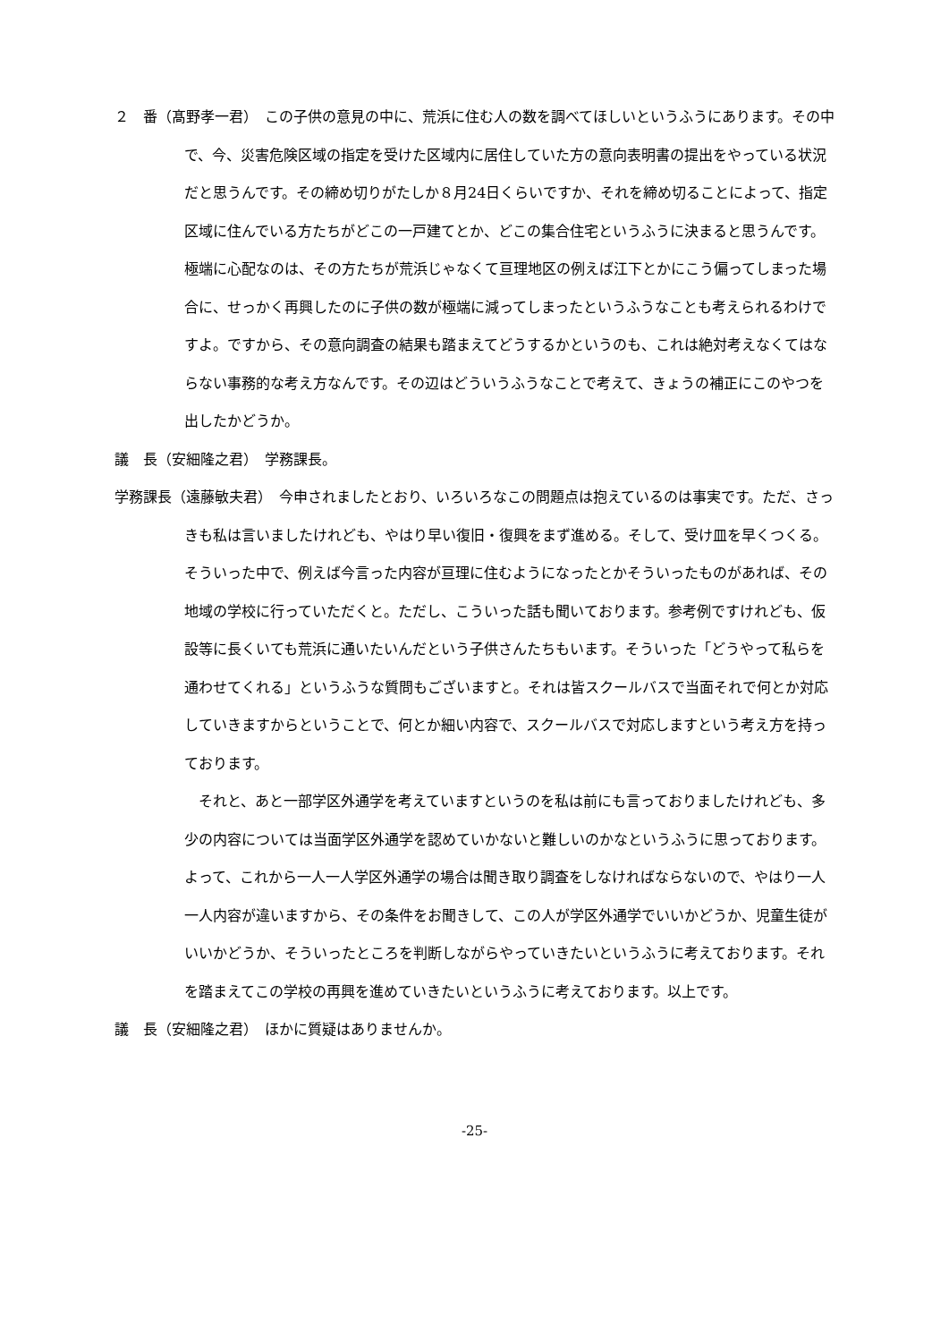２　番（髙野孝一君）　この子供の意見の中に、荒浜に住む人の数を調べてほしいというふうにあります。その中で、今、災害危険区域の指定を受けた区域内に居住していた方の意向表明書の提出をやっている状況だと思うんです。その締め切りがたしか８月24日くらいですか、それを締め切ることによって、指定区域に住んでいる方たちがどこの一戸建てとか、どこの集合住宅というふうに決まると思うんです。極端に心配なのは、その方たちが荒浜じゃなくて亘理地区の例えば江下とかにこう偏ってしまった場合に、せっかく再興したのに子供の数が極端に減ってしまったというふうなことも考えられるわけですよ。ですから、その意向調査の結果も踏まえてどうするかというのも、これは絶対考えなくてはならない事務的な考え方なんです。その辺はどういうふうなことで考えて、きょうの補正にこのやつを出したかどうか。
議　長（安細隆之君）　学務課長。
学務課長（遠藤敏夫君）　今申されましたとおり、いろいろなこの問題点は抱えているのは事実です。ただ、さっきも私は言いましたけれども、やはり早い復旧・復興をまず進める。そして、受け皿を早くつくる。そういった中で、例えば今言った内容が亘理に住むようになったとかそういったものがあれば、その地域の学校に行っていただくと。ただし、こういった話も聞いております。参考例ですけれども、仮設等に長くいても荒浜に通いたいんだという子供さんたちもいます。そういった「どうやって私らを通わせてくれる」というふうな質問もございますと。それは皆スクールバスで当面それで何とか対応していきますからということで、何とか細い内容で、スクールバスで対応しますという考え方を持っております。
それと、あと一部学区外通学を考えていますというのを私は前にも言っておりましたけれども、多少の内容については当面学区外通学を認めていかないと難しいのかなというふうに思っております。よって、これから一人一人学区外通学の場合は聞き取り調査をしなければならないので、やはり一人一人内容が違いますから、その条件をお聞きして、この人が学区外通学でいいかどうか、児童生徒がいいかどうか、そういったところを判断しながらやっていきたいというふうに考えております。それを踏まえてこの学校の再興を進めていきたいというふうに考えております。以上です。
議　長（安細隆之君）　ほかに質疑はありませんか。
-25-